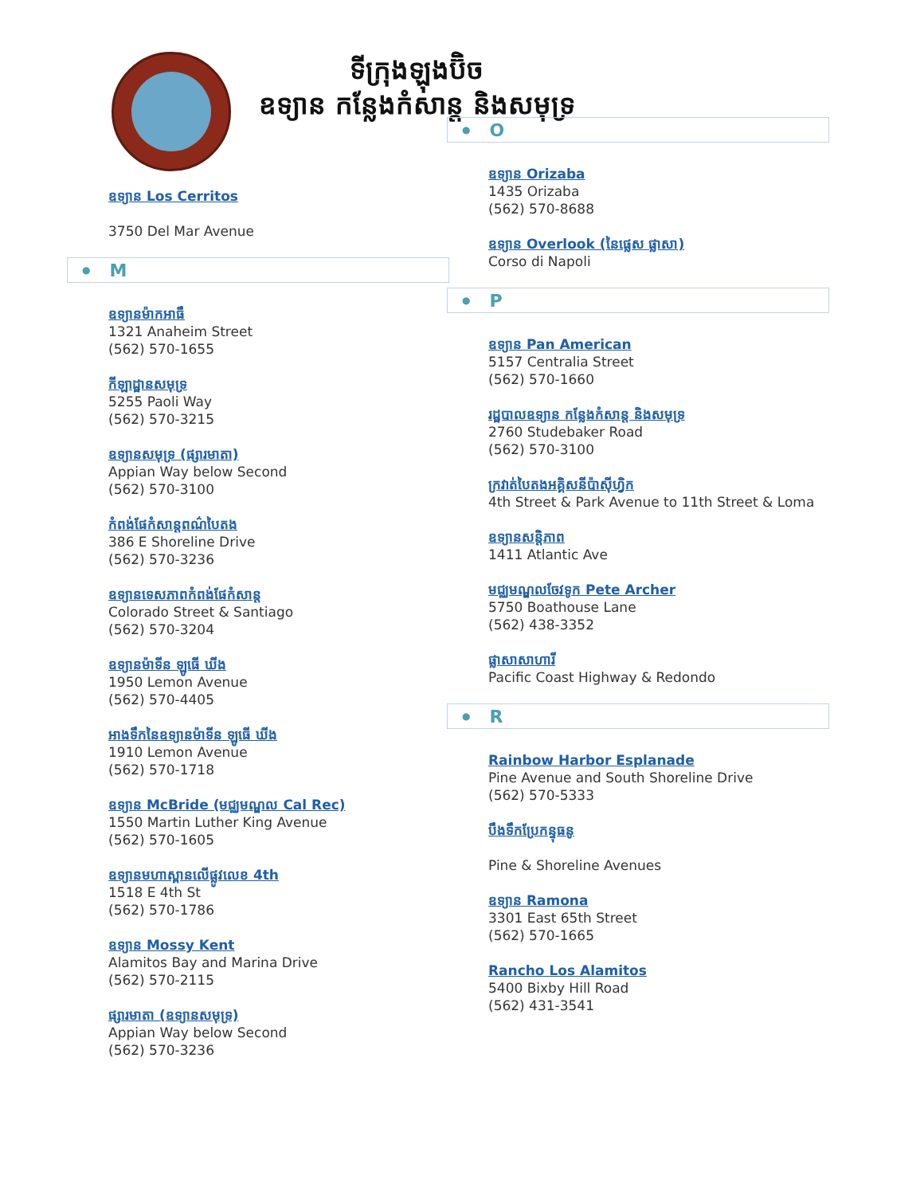ទីក្រុងឡុងប៊ិច
ឧទ្យាន កន្លែងកំសាន្ត និងសមុទ្រ
ឧទ្យាន Los Cerritos
3750 Del Mar Avenue
● M
ឧទ្យានម៉ាកអាធឺ
1321 Anaheim Street
(562) 570-1655
កីឡាដ្ឋានសមុទ្រ
5255 Paoli Way
(562) 570-3215
ឧទ្យានសមុទ្រ (ផ្សារមាតា)
Appian Way below Second
(562) 570-3100
កំពង់ផែកំសាន្តពណ៌បៃតង
386 E Shoreline Drive
(562) 570-3236
ឧទ្យានទេសភាពកំពង់ផែកំសាន្ត
Colorado Street & Santiago
(562) 570-3204
ឧទ្យានម៉ាទីន ឡូធើ ឃីង
1950 Lemon Avenue
(562) 570-4405
អាងទឹកនៃឧទ្យានម៉ាទីន ឡូធើ ឃីង
1910 Lemon Avenue
(562) 570-1718
ឧទ្យាន McBride (មជ្ឈមណ្ឌល Cal Rec)
1550 Martin Luther King Avenue
(562) 570-1605
ឧទ្យានមហាស្ពានលើផ្លូវលេខ 4th
1518 E 4th St
(562) 570-1786
ឧទ្យាន Mossy Kent
Alamitos Bay and Marina Drive
(562) 570-2115
ផ្សារមាតា (ឧទ្យានសមុទ្រ)
Appian Way below Second
(562) 570-3236
● O
ឧទ្យាន Orizaba
1435 Orizaba
(562) 570-8688
ឧទ្យាន Overlook (នៃផ្លេស ផ្លាសា)
Corso di Napoli
● P
ឧទ្យាន Pan American
5157 Centralia Street
(562) 570-1660
រដ្ឋបាលឧទ្យាន កន្លែងកំសាន្ត និងសមុទ្រ
2760 Studebaker Road
(562) 570-3100
ក្រវាត់បៃតងអគ្គិសនីប៉ាស៊ីហ្វិក
4th Street & Park Avenue to 11th Street & Loma
ឧទ្យានសន្តិភាព
1411 Atlantic Ave
មជ្ឈមណ្ឌលចែវទូក Pete Archer
5750 Boathouse Lane
(562) 438-3352
ផ្លាសាសាហារី
Pacific Coast Highway & Redondo
● R
Rainbow Harbor Esplanade
Pine Avenue and South Shoreline Drive
(562) 570-5333
បឹងទឹកប្រែកន្ទុធនូ
Pine & Shoreline Avenues
ឧទ្យាន Ramona
3301 East 65th Street
(562) 570-1665
Rancho Los Alamitos
5400 Bixby Hill Road
(562) 431-3541